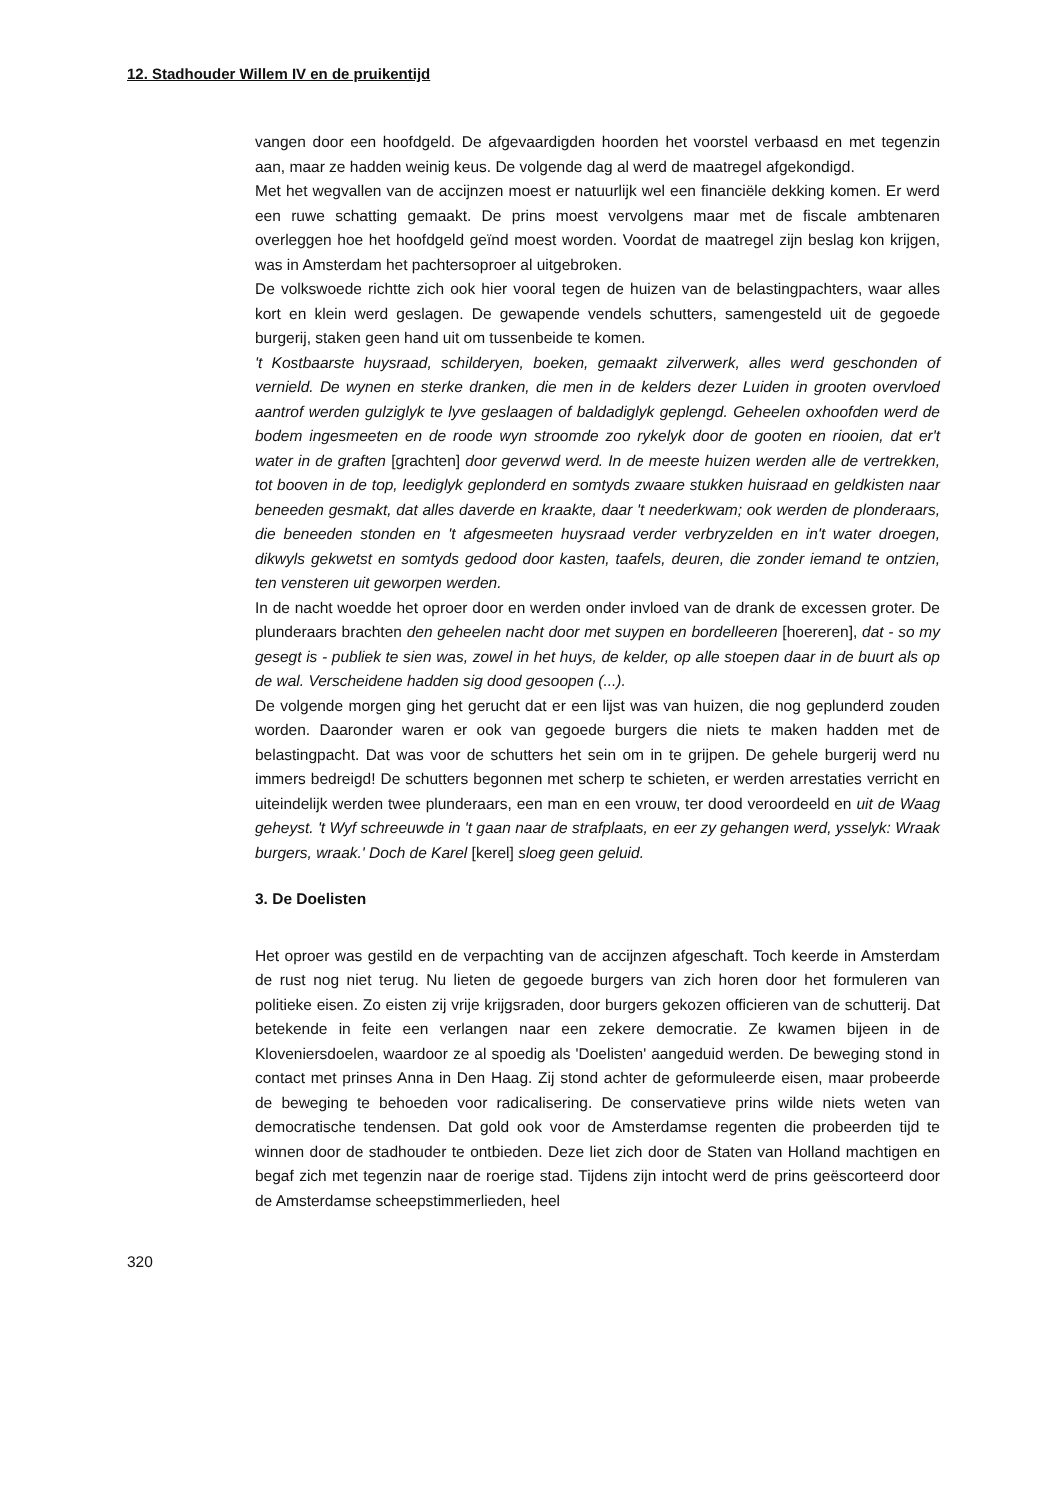12. Stadhouder Willem IV en de pruikentijd
vangen door een hoofdgeld. De afgevaardigden hoorden het voorstel verbaasd en met tegenzin aan, maar ze hadden weinig keus. De volgende dag al werd de maatregel afgekondigd.
Met het wegvallen van de accijnzen moest er natuurlijk wel een financiële dekking komen. Er werd een ruwe schatting gemaakt. De prins moest vervolgens maar met de fiscale ambtenaren overleggen hoe het hoofdgeld geïnd moest worden. Voordat de maatregel zijn beslag kon krijgen, was in Amsterdam het pachtersoproer al uitgebroken.
De volkswoede richtte zich ook hier vooral tegen de huizen van de belastingpachters, waar alles kort en klein werd geslagen. De gewapende vendels schutters, samengesteld uit de gegoede burgerij, staken geen hand uit om tussenbeide te komen.
't Kostbaarste huysraad, schilderyen, boeken, gemaakt zilverwerk, alles werd geschonden of vernield. De wynen en sterke dranken, die men in de kelders dezer Luiden in grooten overvloed aantrof werden gulziglyk te lyve geslaagen of baldadiglyk geplengd. Geheelen oxhoofden werd de bodem ingesmeeten en de roode wyn stroomde zoo rykelyk door de gooten en riooien, dat er't water in de graften [grachten] door geverwd werd. In de meeste huizen werden alle de vertrekken, tot booven in de top, leediglyk geplonderd en somtyds zwaare stukken huisraad en geldkisten naar beneeden gesmakt, dat alles daverde en kraakte, daar 't neederkwam; ook werden de plonderaars, die beneeden stonden en 't afgesmeeten huysraad verder verbryzelden en in't water droegen, dikwyls gekwetst en somtyds gedood door kasten, taafels, deuren, die zonder iemand te ontzien, ten vensteren uit geworpen werden.
In de nacht woedde het oproer door en werden onder invloed van de drank de excessen groter. De plunderaars brachten den geheelen nacht door met suypen en bordelleeren [hoereren], dat - so my gesegt is - publiek te sien was, zowel in het huys, de kelder, op alle stoepen daar in de buurt als op de wal. Verscheidene hadden sig dood gesoopen (...).
De volgende morgen ging het gerucht dat er een lijst was van huizen, die nog geplunderd zouden worden. Daaronder waren er ook van gegoede burgers die niets te maken hadden met de belastingpacht. Dat was voor de schutters het sein om in te grijpen. De gehele burgerij werd nu immers bedreigd! De schutters begonnen met scherp te schieten, er werden arrestaties verricht en uiteindelijk werden twee plunderaars, een man en een vrouw, ter dood veroordeeld en uit de Waag geheyst. 't Wyf schreeuwde in 't gaan naar de strafplaats, en eer zy gehangen werd, ysselyk: Wraak burgers, wraak.' Doch de Karel [kerel] sloeg geen geluid.
3. De Doelisten
Het oproer was gestild en de verpachting van de accijnzen afgeschaft. Toch keerde in Amsterdam de rust nog niet terug. Nu lieten de gegoede burgers van zich horen door het formuleren van politieke eisen. Zo eisten zij vrije krijgsraden, door burgers gekozen officieren van de schutterij. Dat betekende in feite een verlangen naar een zekere democratie. Ze kwamen bijeen in de Kloveniersdoelen, waardoor ze al spoedig als 'Doelisten' aangeduid werden. De beweging stond in contact met prinses Anna in Den Haag. Zij stond achter de geformuleerde eisen, maar probeerde de beweging te behoeden voor radicalisering. De conservatieve prins wilde niets weten van democratische tendensen. Dat gold ook voor de Amsterdamse regenten die probeerden tijd te winnen door de stadhouder te ontbieden. Deze liet zich door de Staten van Holland machtigen en begaf zich met tegenzin naar de roerige stad. Tijdens zijn intocht werd de prins geëscorteerd door de Amsterdamse scheepstimmerlieden, heel
320